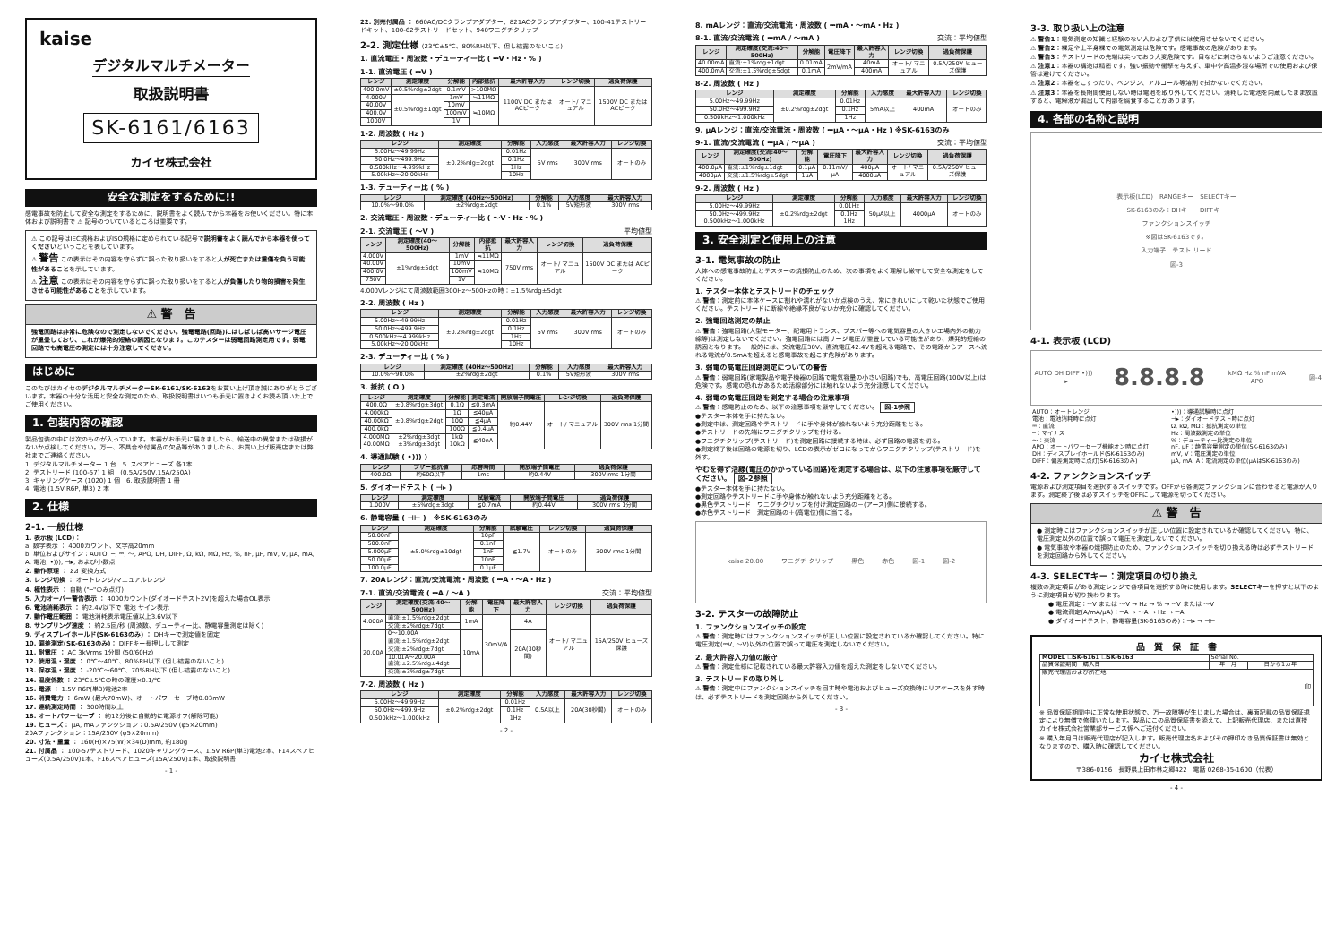kaise
デジタルマルチメーター
取扱説明書
SK-6161/6163
カイセ株式会社
安全な測定をするために!!
感電事故を防止して安全な測定をするために、説明書をよく読んでから本器をお使いください。特に本体および説明書で ⚠ 記号のついているところは重要です。
⚠ この記号はIEC規格およびISO規格に定められている記号で説明書をよく読んでから本器を使ってくださいということを表しています。
⚠ 警告 この表示はその内容を守らずに誤った取り扱いをすると人が死亡または重傷を負う可能性があることを示しています。
⚠ 注意 この表示はその内容を守らずに誤った取り扱いをすると人が負傷したり物的損害を発生させる可能性があることを示しています。
⚠ 警　告
強電回路は非常に危険なので測定しないでください。強電電路(回路)にはしばしば高いサージ電圧が重畳しており、これが爆発的短絡の誘因となります。このテスターは弱電回路測定用です。弱電回路でも高電圧の測定には十分注意してください。
はじめに
このたびはカイセのデジタルマルチメーターSK-6161/SK-6163をお買い上げ頂き誠にありがとうございます。本器の十分な活用と安全な測定のため、取扱説明書はいつも手元に置きよくお読み頂いた上でご使用ください。
1. 包装内容の確認
製品包装の中には次のものが入っています。本器がお手元に届きましたら、輸送中の異常または破損がないか点検してください。万一、不具合や付属品の欠品等がありましたら、お買い上げ販売店または弊社までご連絡ください。
1. デジタルマルチメーター 1 台　5. スペアヒューズ 各1本
2. テストリード (100-57) 1 組　(0.5A/250V,15A/250A)
3. キャリングケース (1020) 1 個　6. 取扱説明書 1 冊
4. 電池 (1.5V R6P, 単3) 2 本
2. 仕様
2-1. 一般仕様
1. 表示板 (LCD)：
a. 数字表示 ： 4000カウント、文字高20mm
b. 単位およびサイン：AUTO, ─, ⎓, ～, APO, DH, DIFF, Ω, kΩ, MΩ, Hz, %, nF, μF, mV, V, μA, mA, A, 電池, •))), ⊣▸, および小数点
2. 動作原理 ： Σ⊿ 変換方式
3. レンジ切換 ： オートレンジ/マニュアルレンジ
4. 極性表示 ： 自動 ("─"のみ点灯)
5. 入力オーバー警告表示 ： 4000カウント(ダイオードテスト2V)を超えた場合OL表示
6. 電池消耗表示 ： 約2.4V以下で 電池 サイン表示
7. 動作電圧範囲 ： 電池消耗表示電圧値以上3.6V以下
8. サンプリング速度 ： 約2.5回/秒 (周波数、デューティー比、静電容量測定は除く)
9. ディスプレイホールド(SK-6163のみ) ： DHキーで測定値を固定
10. 偏差測定(SK-6163のみ)： DIFFキー長押しして測定
11. 耐電圧 ： AC 3kVrms 1分間 (50/60Hz)
12. 使用温・湿度 ： 0℃～40℃、80%RH以下 (但し結露のないこと)
13. 保存温・湿度 ： -20℃～60℃、70%RH以下 (但し結露のないこと)
14. 温度係数 ： 23℃±5℃の時の確度×0.1/℃
15. 電源 ： 1.5V R6P(単3)電池2本
16. 消費電力 ： 6mW (最大70mW)、オートパワーセーブ時0.03mW
17. 連続測定時間 ： 300時間以上
18. オートパワーセーブ ： 約12分後に自動的に電源オフ(解除可能)
19. ヒューズ： μA, mAファンクション：0.5A/250V (φ5×20mm)
20Aファンクション：15A/250V (φ5×20mm)
20. 寸法・重量 ： 160(H)×75(W)×34(D)mm, 約180g
21. 付属品 ： 100-57テストリード、1020キャリングケース、1.5V R6P(単3)電池2本、F14スペアヒューズ(0.5A/250V)1本、F16スペアヒューズ(15A/250V)1本、取扱説明書
- 1 -
22. 別売付属品 ： 660AC/DCクランプアダプター、821ACクランプアダプター、100-41テストリードキット、100-62テストリードセット、940ワニグチクリップ
2-2. 測定仕様 (23℃±5℃、80%RH以下、但し結露のないこと)
1. 直流電圧・周波数・デューティー比 ( ⎓V・Hz・% )
1-1. 直流電圧 ( ⎓V )
| レンジ | 測定確度 | 分解能 | 内部抵抗 | 最大許容入力 | レンジ切換 | 過負荷保護 |
| --- | --- | --- | --- | --- | --- | --- |
| 400.0mV | ±0.5%rdg±2dgt | 0.1mV | >100MΩ | 1100V DC または ACピーク | オート/ マニュアル | 1500V DC または ACピーク |
| 4.000V | ±0.5%rdg±1dgt | 1mV | ≒11MΩ | | | |
| 40.00V | | 10mV | ≒10MΩ | | | |
| 400.0V | | 100mV | | | | |
| 1000V | | 1V | | | | |
1-2. 周波数 ( Hz )
| レンジ | 測定確度 | 分解能 | 入力感度 | 最大許容入力 | レンジ切換 |
| --- | --- | --- | --- | --- | --- |
| 5.00Hz～49.99Hz | ±0.2%rdg±2dgt | 0.01Hz | 5V rms | 300V rms | オートのみ |
| 50.0Hz～499.9Hz | | 0.1Hz | | | |
| 0.500kHz～4.999kHz | | 1Hz | | | |
| 5.00kHz～20.00kHz | | 10Hz | | | |
1-3. デューティー比 ( % )
| レンジ | 測定確度 (40Hz～500Hz) | 分解能 | 入力感度 | 最大許容入力 |
| --- | --- | --- | --- | --- |
| 10.0%～90.0% | ±2%rdg±2dgt | 0.1% | 5V矩形波 | 300V rms |
2. 交流電圧・周波数・デューティー比 ( ～V・Hz・% )
2-1. 交流電圧 ( ～V ) 平均値型
| レンジ | 測定確度(40～500Hz) | 分解能 | 内部抵抗 | 最大許容入力 | レンジ切換 | 過負荷保護 |
| --- | --- | --- | --- | --- | --- | --- |
| 4.000V | ±1%rdg±5dgt | 1mV | ≒11MΩ | 750V rms | オート/ マニュアル | 1500V DC または ACピーク |
| 40.00V | | 10mV | ≒10MΩ | | | |
| 400.0V | | 100mV | | | | |
| 750V | | 1V | | | | |
4.000Vレンジにて周波数範囲300Hz～500Hzの時：±1.5%rdg±5dgt
2-2. 周波数 ( Hz )
| レンジ | 測定確度 | 分解能 | 入力感度 | 最大許容入力 | レンジ切換 |
| --- | --- | --- | --- | --- | --- |
| 5.00Hz～49.99Hz | ±0.2%rdg±2dgt | 0.01Hz | 5V rms | 300V rms | オートのみ |
| 50.0Hz～499.9Hz | | 0.1Hz | | | |
| 0.500kHz～4.999kHz | | 1Hz | | | |
| 5.00kHz～20.00kHz | | 10Hz | | | |
2-3. デューティー比 ( % )
| レンジ | 測定確度 (40Hz～500Hz) | 分解能 | 入力感度 | 最大許容入力 |
| --- | --- | --- | --- | --- |
| 10.0%～90.0% | ±2%rdg±2dgt | 0.1% | 5V矩形波 | 300V rms |
3. 抵抗 ( Ω )
| レンジ | 測定確度 | 分解能 | 測定電流 | 開放端子間電圧 | レンジ切換 | 過負荷保護 |
| --- | --- | --- | --- | --- | --- | --- |
| 400.0Ω | ±0.8%rdg±3dgt | 0.1Ω | ≦0.3mA | 約0.44V | オート/ マニュアル | 300V rms 1分間 |
| 4.000kΩ | ±0.8%rdg±2dgt | 1Ω | ≦40μA | | | |
| 40.00kΩ | | 10Ω | ≦4μA | | | |
| 400.0kΩ | | 100Ω | ≦0.4μA | | | |
| 4.000MΩ | ±2%rdg±3dgt | 1kΩ | ≦40nA | | | |
| 40.00MΩ | ±3%rdg±3dgt | 10kΩ | | | | |
4. 導通試験 ( •))) )
| レンジ | ブザー抵抗値 | 応答時間 | 開放端子間電圧 | 過負荷保護 |
| --- | --- | --- | --- | --- |
| 400.0Ω | 約60Ω以下 | 1ms | 約0.44V | 300V rms 1分間 |
5. ダイオードテスト ( ⊣▸ )
| レンジ | 測定確度 | 試験電流 | 開放端子間電圧 | 過負荷保護 |
| --- | --- | --- | --- | --- |
| 1.000V | ±5%rdg±3dgt | ≦0.7mA | 約0.44V | 300V rms 1分間 |
6. 静電容量 ( ⊣⊢ )　※SK-6163のみ
| レンジ | 測定確度 | 分解能 | 試験電圧 | レンジ切換 | 過負荷保護 |
| --- | --- | --- | --- | --- | --- |
| 50.00nF | ±5.0%rdg±10dgt | 10pF | ≦1.7V | オートのみ | 300V rms 1分間 |
| 500.0nF | | 0.1nF | | | |
| 5.000μF | | 1nF | | | |
| 50.00μF | | 10nF | | | |
| 100.0μF | | 0.1μF | | | |
7. 20Aレンジ：直流/交流電流・周波数 ( ⎓A・～A・Hz )
7-1. 直流/交流電流 ( ⎓A / ～A ) 交流：平均値型
| レンジ | 測定確度(交流:40～500Hz) | 分解能 | 電圧降下 | 最大許容入力 | レンジ切換 | 過負荷保護 |
| --- | --- | --- | --- | --- | --- | --- |
| 4.000A | 直流:±1.5%rdg±2dgt | 1mA | 30mV/A | 4A | オート/ マニュアル | 15A/250V ヒューズ保護 |
| | 交流:±2%rdg±7dgt | | | | | |
| 20.00A | 0～10.00A | 10mA | | 20A(30秒間) | | |
| | 直流:±1.5%rdg±2dgt | | | | | |
| | 交流:±2%rdg±7dgt | | | | | |
| | 10.01A～20.00A 直流:±2.5%rdg±4dgt | | | | | |
| | 交流:±3%rdg±7dgt | | | | | |
7-2. 周波数 ( Hz )
| レンジ | 測定確度 | 分解能 | 入力感度 | 最大許容入力 | レンジ切換 |
| --- | --- | --- | --- | --- | --- |
| 5.00Hz～49.99Hz | ±0.2%rdg±2dgt | 0.01Hz | 0.5A以上 | 20A(30秒間) | オートのみ |
| 50.0Hz～499.9Hz | | 0.1Hz | | | |
| 0.500kHz～1.000kHz | | 1Hz | | | |
- 2 -
8. mAレンジ：直流/交流電流・周波数 ( ⎓mA・～mA・Hz )
8-1. 直流/交流電流 ( ⎓mA / ～mA ) 交流：平均値型
| レンジ | 測定確度(交流:40～500Hz) | 分解能 | 電圧降下 | 最大許容入力 | レンジ切換 | 過負荷保護 |
| --- | --- | --- | --- | --- | --- | --- |
| 40.00mA | 直流:±1%rdg±1dgt | 0.01mA | 2mV/mA | 40mA | オート/ マニュアル | 0.5A/250V ヒューズ保護 |
| 400.0mA | 交流:±1.5%rdg±5dgt | 0.1mA | | 400mA | | |
8-2. 周波数 ( Hz )
| レンジ | 測定確度 | 分解能 | 入力感度 | 最大許容入力 | レンジ切換 |
| --- | --- | --- | --- | --- | --- |
| 5.00Hz～49.99Hz | ±0.2%rdg±2dgt | 0.01Hz | 5mA以上 | 400mA | オートのみ |
| 50.0Hz～499.9Hz | | 0.1Hz | | | |
| 0.500kHz～1.000kHz | | 1Hz | | | |
9. μAレンジ：直流/交流電流・周波数 ( ⎓μA・～μA・Hz ) ※SK-6163のみ
9-1. 直流/交流電流 ( ⎓μA / ～μA ) 交流：平均値型
| レンジ | 測定確度(交流:40～500Hz) | 分解能 | 電圧降下 | 最大許容入力 | レンジ切換 | 過負荷保護 |
| --- | --- | --- | --- | --- | --- | --- |
| 400.0μA | 直流:±1%rdg±1dgt | 0.1μA | 0.11mV/μA | 400μA | オート/ マニュアル | 0.5A/250V ヒューズ保護 |
| 4000μA | 交流:±1.5%rdg±5dgt | 1μA | | 4000μA | | |
9-2. 周波数 ( Hz )
| レンジ | 測定確度 | 分解能 | 入力感度 | 最大許容入力 | レンジ切換 |
| --- | --- | --- | --- | --- | --- |
| 5.00Hz～49.99Hz | ±0.2%rdg±2dgt | 0.01Hz | 50μA以上 | 4000μA | オートのみ |
| 50.0Hz～499.9Hz | | 0.1Hz | | | |
| 0.500kHz～1.000kHz | | 1Hz | | | |
3. 安全測定と使用上の注意
3-1. 電気事故の防止
人体への感電事故防止とテスターの焼損防止のため、次の事項をよく理解し厳守して安全な測定をしてください。
1. テスター本体とテストリードのチェック
⚠ 警告：測定前に本体ケースに割れや濡れがないか点検のうえ、常にきれいにして乾いた状態でご使用ください。テストリードに断線や絶縁不良がないか充分に確認してください。
2. 強電回路測定の禁止
⚠ 警告：強電回路(大型モーター、配電用トランス、ブスバー等への電気容量の大きい工場内外の動力線等)は測定しないでください。強電回路には高サージ電圧が重畳している可能性があり、爆発的短絡の誘因となります。一般的には、交流電圧30V、直流電圧42.4Vを超える電路で、その電路からアースへ流れる電流が0.5mAを超えると感電事故を起こす危険があります。
3. 弱電の高電圧回路測定についての警告
⚠ 警告：弱電回路(家電製品や電子機器の回路で電気容量の小さい回路)でも、高電圧回路(100V以上)は危険です。感電の恐れがあるため活線部分には触れないよう充分注意してください。
4. 弱電の高電圧回路を測定する場合の注意事項
⚠ 警告：感電防止のため、以下の注意事項を厳守してください。 図-1参照
●テスター本体を手に持たない。
●測定中は、測定回路やテストリードに手や身体が触れないよう充分距離をとる。
●テストリードの先端にワニグチクリップを付ける。
●ワニグチクリップ(テストリード)を測定回路に接続する時は、必ず回路の電源を切る。
●測定終了後は回路の電源を切り、LCDの表示がゼロになってからワニグチクリップ(テストリード)を外す。
やむを得ず活線(電圧のかかっている回路)を測定する場合は、以下の注意事項を厳守してください。 図-2参照
●テスター本体を手に持たない。
●測定回路やテストリードに手や身体が触れないよう充分距離をとる。
●黒色テストリード：ワニグチクリップを付け測定回路の－(アース)側に接続する。
●赤色テストリード：測定回路の＋(高電位)側に当てる。
kaise 20.00 ワニグチ クリップ 黒色 赤色 図-1 図-2
3-2. テスターの故障防止
1. ファンクションスイッチの設定
⚠ 警告：測定時にはファンクションスイッチが正しい位置に設定されているか確認してください。特に電圧測定(⎓V, ～V)以外の位置で誤って電圧を測定しないでください。
2. 最大許容入力値の厳守
⚠ 警告：測定仕様に記載されている最大許容入力値を超えた測定をしないでください。
3. テストリードの取り外し
⚠ 警告：測定中にファンクションスイッチを回す時や電池およびヒューズ交換時にリアケースを外す時は、必ずテストリードを測定回路から外してください。
- 3 -
3-3. 取り扱い上の注意
⚠ 警告1：電気測定の知識と経験のない人および子供には使用させないでください。
⚠ 警告2：裸足や上半身裸での電気測定は危険です。感電事故の危険があります。
⚠ 警告3：テストリードの先端は尖っており大変危険です。目などに刺さらないようご注意ください。
⚠ 注意1：本器の構造は精密です。強い振動や衝撃を与えず、車中や高温多湿な場所での使用および保管は避けてください。
⚠ 注意2：本器をこすったり、ベンジン、アルコール等溶剤で拭かないでください。
⚠ 注意3：本器を長期間使用しない時は電池を取り外してください。消耗した電池を内蔵したまま放置すると、電解液が漏出して内部を腐食することがあります。
4. 各部の名称と説明
表示板(LCD)　RANGEキー　SELECTキー
SK-6163のみ：DHキー　DIFFキー
ファンクションスイッチ
※図はSK-6163です。
入力端子　テスト リード
図-3
4-1. 表示板 (LCD)
AUTO DH DIFF •))) ⊣▸ 8.8.8.8 kMΩ Hz % nF mVA APO 図-4
| AUTO：オートレンジ | •)))：導通試験時に点灯 |
| 電池：電池消耗時に点灯 | ⊣▸：ダイオードテスト時に点灯 |
| ⎓：直流 | Ω, kΩ, MΩ：抵抗測定の単位 |
| ─：マイナス | Hz：周波数測定の単位 |
| ～：交流 | %：デューティー比測定の単位 |
| APO：オートパワーセーブ機能オン時に点灯 | nF, μF：静電容量測定の単位(SK-6163のみ) |
| DH：ディスプレイホールド(SK-6163のみ) | mV, V：電圧測定の単位 |
| DIFF：偏差測定時に点灯(SK-6163のみ) | μA, mA, A：電流測定の単位(μAはSK-6163のみ) |
4-2. ファンクションスイッチ
電源および測定項目を選択するスイッチです。OFFから各測定ファンクションに合わせると電源が入ります。測定終了後は必ずスイッチをOFFにして電源を切ってください。
⚠ 警　告
● 測定時にはファンクションスイッチが正しい位置に設定されているか確認してください。特に、電圧測定以外の位置で誤って電圧を測定しないでください。
● 電気事故や本器の焼損防止のため、ファンクションスイッチを切り換える時は必ずテストリードを測定回路から外してください。
4-3. SELECTキー：測定項目の切り換え
複数の測定項目がある測定レンジで各項目を選択する時に使用します。SELECTキーを押すと以下のように測定項目が切り換わります。
● 電圧測定：⎓V または ～V → Hz → % → ⎓V または ～V
● 電流測定(A/mA/μA)：⎓A → ～A → Hz → ⎓A
● ダイオードテスト、静電容量(SK-6163のみ)：⊣▸ → ⊣⊢
品　質　保　証　書
| MODEL ☐SK-6161 ☐SK-6163 | Serial No. | |
| 品質保証期間 購入日 | 年 月 | 日から1カ年 |
| 販売代理店および所在地 印 | | |
※ 品質保証期間中に正常な使用状態で、万一故障等が生じました場合は、裏面記載の品質保証規定により無償で修理いたします。製品にこの品質保証書を添えて、上記販売代理店、または直接カイセ株式会社営業部サービス係へご送付ください。
※ 購入年月日は販売代理店が記入します。販売代理店名およびその押印なき品質保証書は無効となりますので、購入時に確認してください。
カイセ株式会社
〒386-0156　長野県上田市林之郷422　電話 0268-35-1600（代表）
- 4 -